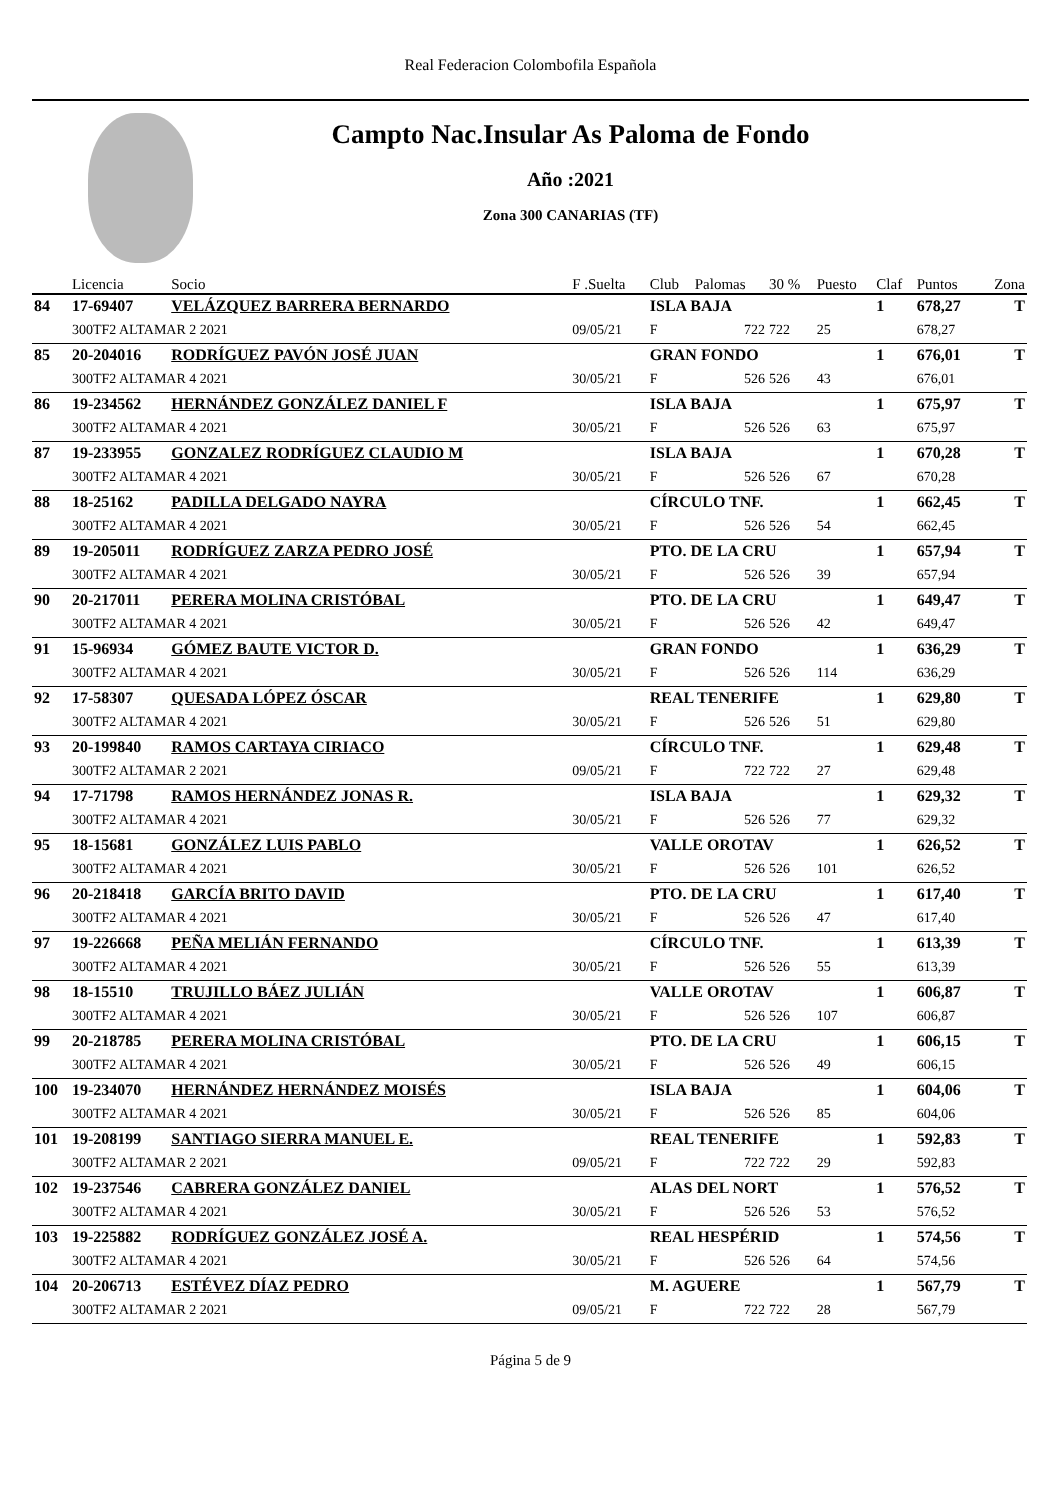Real Federacion Colombofila Española
Campto Nac.Insular As Paloma de Fondo
Año :2021
Zona 300 CANARIAS (TF)
| | Licencia | Socio | F .Suelta | Club | Palomas | 30 % | Puesto | Claf | Puntos | Zona |
| --- | --- | --- | --- | --- | --- | --- | --- | --- | --- | --- |
| 84 | 17-69407 | VELÁZQUEZ BARRERA BERNARDO | | ISLA BAJA | | | | 1 | 678,27 | T |
| | 300TF2 ALTAMAR 2 2021 | | 09/05/21 | F | 722 | 722 | 25 | | 678,27 | |
| 85 | 20-204016 | RODRÍGUEZ PAVÓN JOSÉ JUAN | | GRAN FONDO | | | | 1 | 676,01 | T |
| | 300TF2 ALTAMAR 4 2021 | | 30/05/21 | F | 526 | 526 | 43 | | 676,01 | |
| 86 | 19-234562 | HERNÁNDEZ GONZÁLEZ DANIEL F | | ISLA BAJA | | | | 1 | 675,97 | T |
| | 300TF2 ALTAMAR 4 2021 | | 30/05/21 | F | 526 | 526 | 63 | | 675,97 | |
| 87 | 19-233955 | GONZALEZ RODRÍGUEZ CLAUDIO M | | ISLA BAJA | | | | 1 | 670,28 | T |
| | 300TF2 ALTAMAR 4 2021 | | 30/05/21 | F | 526 | 526 | 67 | | 670,28 | |
| 88 | 18-25162 | PADILLA DELGADO NAYRA | | CÍRCULO TNF. | | | | 1 | 662,45 | T |
| | 300TF2 ALTAMAR 4 2021 | | 30/05/21 | F | 526 | 526 | 54 | | 662,45 | |
| 89 | 19-205011 | RODRÍGUEZ ZARZA PEDRO JOSÉ | | PTO. DE LA CRU | | | | 1 | 657,94 | T |
| | 300TF2 ALTAMAR 4 2021 | | 30/05/21 | F | 526 | 526 | 39 | | 657,94 | |
| 90 | 20-217011 | PERERA MOLINA CRISTÓBAL | | PTO. DE LA CRU | | | | 1 | 649,47 | T |
| | 300TF2 ALTAMAR 4 2021 | | 30/05/21 | F | 526 | 526 | 42 | | 649,47 | |
| 91 | 15-96934 | GÓMEZ BAUTE VICTOR D. | | GRAN FONDO | | | | 1 | 636,29 | T |
| | 300TF2 ALTAMAR 4 2021 | | 30/05/21 | F | 526 | 526 | 114 | | 636,29 | |
| 92 | 17-58307 | QUESADA LÓPEZ ÓSCAR | | REAL TENERIFE | | | | 1 | 629,80 | T |
| | 300TF2 ALTAMAR 4 2021 | | 30/05/21 | F | 526 | 526 | 51 | | 629,80 | |
| 93 | 20-199840 | RAMOS CARTAYA CIRIACO | | CÍRCULO TNF. | | | | 1 | 629,48 | T |
| | 300TF2 ALTAMAR 2 2021 | | 09/05/21 | F | 722 | 722 | 27 | | 629,48 | |
| 94 | 17-71798 | RAMOS HERNÁNDEZ JONAS R. | | ISLA BAJA | | | | 1 | 629,32 | T |
| | 300TF2 ALTAMAR 4 2021 | | 30/05/21 | F | 526 | 526 | 77 | | 629,32 | |
| 95 | 18-15681 | GONZÁLEZ LUIS PABLO | | VALLE OROTAV | | | | 1 | 626,52 | T |
| | 300TF2 ALTAMAR 4 2021 | | 30/05/21 | F | 526 | 526 | 101 | | 626,52 | |
| 96 | 20-218418 | GARCÍA BRITO DAVID | | PTO. DE LA CRU | | | | 1 | 617,40 | T |
| | 300TF2 ALTAMAR 4 2021 | | 30/05/21 | F | 526 | 526 | 47 | | 617,40 | |
| 97 | 19-226668 | PEÑA MELIÁN FERNANDO | | CÍRCULO TNF. | | | | 1 | 613,39 | T |
| | 300TF2 ALTAMAR 4 2021 | | 30/05/21 | F | 526 | 526 | 55 | | 613,39 | |
| 98 | 18-15510 | TRUJILLO BÁEZ JULIÁN | | VALLE OROTAV | | | | 1 | 606,87 | T |
| | 300TF2 ALTAMAR 4 2021 | | 30/05/21 | F | 526 | 526 | 107 | | 606,87 | |
| 99 | 20-218785 | PERERA MOLINA CRISTÓBAL | | PTO. DE LA CRU | | | | 1 | 606,15 | T |
| | 300TF2 ALTAMAR 4 2021 | | 30/05/21 | F | 526 | 526 | 49 | | 606,15 | |
| 100 | 19-234070 | HERNÁNDEZ HERNÁNDEZ MOISÉS | | ISLA BAJA | | | | 1 | 604,06 | T |
| | 300TF2 ALTAMAR 4 2021 | | 30/05/21 | F | 526 | 526 | 85 | | 604,06 | |
| 101 | 19-208199 | SANTIAGO SIERRA MANUEL E. | | REAL TENERIFE | | | | 1 | 592,83 | T |
| | 300TF2 ALTAMAR 2 2021 | | 09/05/21 | F | 722 | 722 | 29 | | 592,83 | |
| 102 | 19-237546 | CABRERA GONZÁLEZ DANIEL | | ALAS DEL NORT | | | | 1 | 576,52 | T |
| | 300TF2 ALTAMAR 4 2021 | | 30/05/21 | F | 526 | 526 | 53 | | 576,52 | |
| 103 | 19-225882 | RODRÍGUEZ GONZÁLEZ JOSÉ A. | | REAL HESPÉRID | | | | 1 | 574,56 | T |
| | 300TF2 ALTAMAR 4 2021 | | 30/05/21 | F | 526 | 526 | 64 | | 574,56 | |
| 104 | 20-206713 | ESTÉVEZ DÍAZ PEDRO | | M. AGUERE | | | | 1 | 567,79 | T |
| | 300TF2 ALTAMAR 2 2021 | | 09/05/21 | F | 722 | 722 | 28 | | 567,79 | |
Página 5 de 9